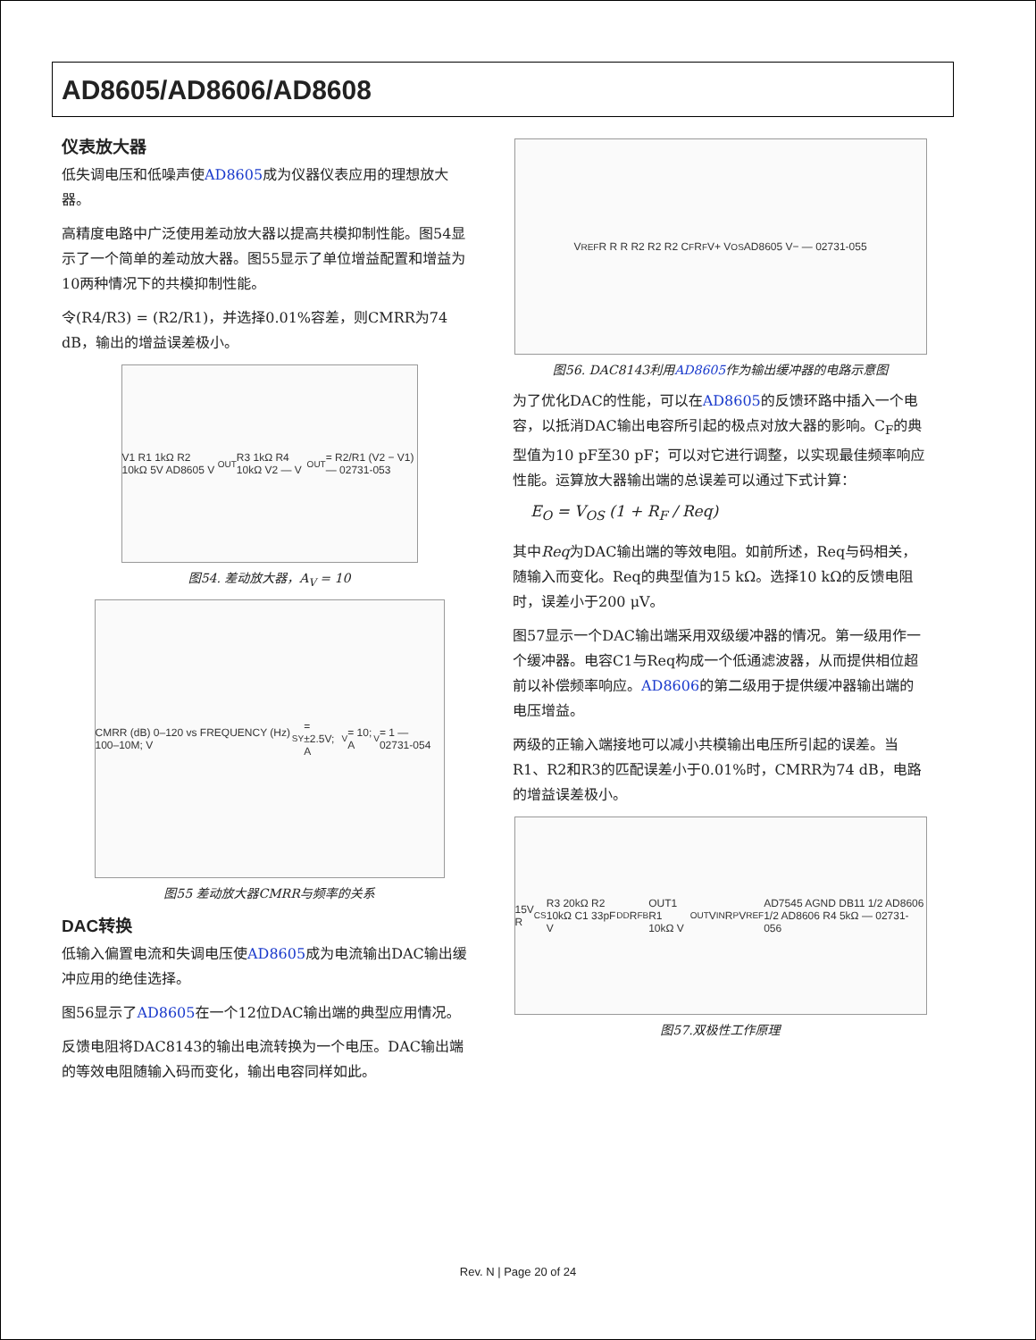AD8605/AD8606/AD8608
仪表放大器
低失调电压和低噪声使AD8605成为仪器仪表应用的理想放大器。
高精度电路中广泛使用差动放大器以提高共模抑制性能。图54显示了一个简单的差动放大器。图55显示了单位增益配置和增益为10两种情况下的共模抑制性能。
令(R4/R3) = (R2/R1)，并选择0.01%容差，则CMRR为74 dB，输出的增益误差极小。
V1 R1 1kΩ R2 10kΩ 5V AD8605 V<sub>OUT</sub> R3 1kΩ R4 10kΩ V2 — V<sub>OUT</sub> = R2/R1 (V2 − V1) — 02731-053
图54. 差动放大器，A<sub>V</sub> = 10
CMRR (dB) 0–120 vs FREQUENCY (Hz) 100–10M; V<sub>SY</sub> = ±2.5V; A<sub>V</sub> = 10; A<sub>V</sub> = 1 — 02731-054
图55 差动放大器CMRR与频率的关系
DAC转换
低输入偏置电流和失调电压使AD8605成为电流输出DAC输出缓冲应用的绝佳选择。
图56显示了AD8605在一个12位DAC输出端的典型应用情况。
反馈电阻将DAC8143的输出电流转换为一个电压。DAC输出端的等效电阻随输入码而变化，输出电容同样如此。
V<sub>REF</sub> R R R R2 R2 R2 C<sub>F</sub> R<sub>F</sub> V+ V<sub>OS</sub> AD8605 V− — 02731-055
图56. DAC8143利用AD8605作为输出缓冲器的电路示意图
为了优化DAC的性能，可以在AD8605的反馈环路中插入一个电容，以抵消DAC输出电容所引起的极点对放大器的影响。C<sub>F</sub>的典型值为10 pF至30 pF；可以对它进行调整，以实现最佳频率响应性能。运算放大器输出端的总误差可以通过下式计算：
E<sub>O</sub> = V<sub>OS</sub> (1 + R<sub>F</sub> / Req)
其中Req为DAC输出端的等效电阻。如前所述，Req与码相关，随输入而变化。Req的典型值为15 kΩ。选择10 kΩ的反馈电阻时，误差小于200 μV。
图57显示一个DAC输出端采用双级缓冲器的情况。第一级用作一个缓冲器。电容C1与Req构成一个低通滤波器，从而提供相位超前以补偿频率响应。AD8606的第二级用于提供缓冲器输出端的电压增益。
两级的正输入端接地可以减小共模输出电压所引起的误差。当R1、R2和R3的匹配误差小于0.01%时，CMRR为74 dB，电路的增益误差极小。
15V R<sub>CS</sub> R3 20kΩ R2 10kΩ C1 33pF V<sub>DD</sub> R<sub>FB</sub> OUT1 R1 10kΩ V<sub>OUT</sub> V<sub>IN</sub> R<sub>P</sub> V<sub>REF</sub> AD7545 AGND DB11 1/2 AD8606 1/2 AD8606 R4 5kΩ — 02731-056
图57.双极性工作原理
Rev. N | Page 20 of 24